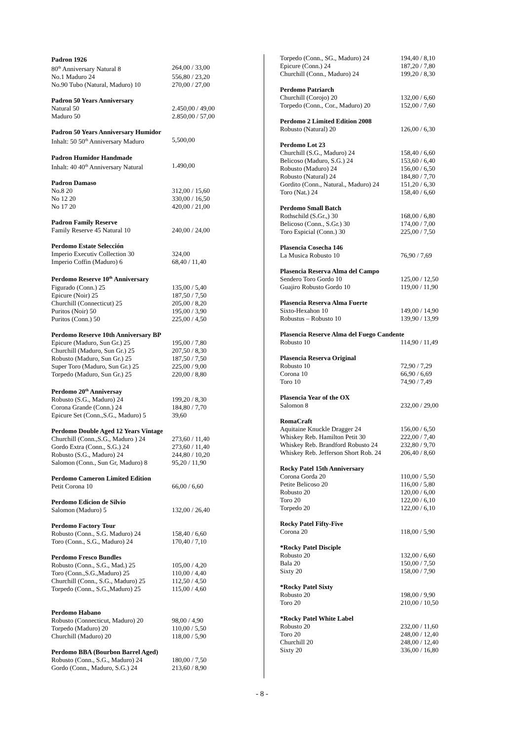Padron 1926
80<sup>th</sup> Anniversary Natural 8 264,00 / 33,00
No.1 Maduro 24 556,80 / 23,20
No.90 Tubo (Natural, Maduro) 10 270,00 / 27,00
Padron 50 Years Anniversary
Natural 50 2.450,00 / 49,00
Maduro 50 2.850,00 / 57,00
Padron 50 Years Anniversary Humidor
Inhalt: 50 50<sup>th</sup> Anniversary Maduro 5,500,00
Padron Humidor Handmade
Inhalt: 40 40<sup>th</sup> Anniversary Natural 1.490,00
Padron Damaso
No.8 20 312,00 / 15,60
No 12 20 330,00 / 16,50
No 17 20 420,00 / 21,00
Padron Family Reserve
Family Reserve 45 Natural 10 240,00 / 24,00
Perdomo Estate Selección
Imperio Executiv Collection 30 324,00
Imperio Coffin (Maduro) 6 68,40 / 11,40
Perdomo Reserve 10<sup>th</sup> Anniversary
Figurado (Conn.) 25 135,00 / 5,40
Epicure (Noir) 25 187,50 / 7,50
Churchill (Connecticut) 25 205,00 / 8,20
Puritos (Noir) 50 195,00 / 3,90
Puritos (Conn.) 50 225,00 / 4,50
Perdomo Reserve 10th Anniversary BP
Epicure (Maduro, Sun Gr.) 25 195,00 / 7,80
Churchill (Maduro, Sun Gr.) 25 207,50 / 8,30
Robusto (Maduro, Sun Gr.) 25 187,50 / 7,50
Super Toro (Maduro, Sun Gr.) 25 225,00 / 9,00
Torpedo (Maduro, Sun Gr.) 25 220,00 / 8,80
Perdomo 20<sup>th</sup> Anniversay
Robusto (S.G., Maduro) 24 199,20 / 8,30
Corona Grande (Conn.) 24 184,80 / 7,70
Epicure Set (Conn.,S.G., Maduro) 5 39,60
Perdomo Double Aged 12 Years Vintage
Churchill (Conn.,S.G., Maduro ) 24 273,60 / 11,40
Gordo Extra (Conn., S.G.) 24 273,60 / 11,40
Robusto (S.G., Maduro) 24 244,80 / 10,20
Salomon (Conn., Sun Gr, Maduro) 8 95,20 / 11,90
Perdomo Cameron Limited Edition
Petit Corona 10 66,00 / 6,60
Perdomo Edicion de Silvio
Salomon (Maduro) 5 132,00 / 26,40
Perdomo Factory Tour
Robusto (Conn., S.G. Maduro) 24 158,40 / 6,60
Toro (Conn., S.G., Maduro) 24 170,40 / 7,10
Perdomo Fresco Bundles
Robusto (Conn., S.G., Mad.) 25 105,00 / 4,20
Toro (Conn.,S.G.,Maduro) 25 110,00 / 4,40
Churchill (Conn., S.G., Maduro) 25 112,50 / 4,50
Torpedo (Conn., S.G.,Maduro) 25 115,00 / 4,60
Perdomo Habano
Robusto (Connecticut, Maduro) 20 98,00 / 4,90
Torpedo (Maduro) 20 110,00 / 5,50
Churchill (Maduro) 20 118,00 / 5,90
Perdomo BBA (Bourbon Barrel Aged)
Robusto (Conn., S.G., Maduro) 24 180,00 / 7,50
Gordo (Conn., Maduro, S.G.) 24 213,60 / 8,90
Torpedo (Conn., SG., Maduro) 24 194,40 / 8,10
Epicure (Conn.) 24 187,20 / 7,80
Churchill (Conn., Maduro) 24 199,20 / 8,30
Perdomo Patriarch
Churchill (Corojo) 20 132,00 / 6,60
Torpedo (Conn., Cor., Maduro) 20 152,00 / 7,60
Perdomo 2 Limited Edition 2008
Robusto (Natural) 20 126,00 / 6,30
Perdomo Lot 23
Churchill (S.G., Maduro) 24 158,40 / 6,60
Belicoso (Maduro, S.G.) 24 153,60 / 6,40
Robusto (Maduro) 24 156,00 / 6,50
Robusto (Natural) 24 184,80 / 7,70
Gordito (Conn., Natural., Maduro) 24 151,20 / 6,30
Toro (Nat.) 24 158,40 / 6,60
Perdomo Small Batch
Rothschild (S.Gr.,) 30 168,00 / 6,80
Belicoso (Conn., S.Gr.) 30 174,00 / 7,00
Toro Espicial (Conn.) 30 225,00 / 7,50
Plasencia Cosecha 146
La Musica Robusto 10 76,90 / 7,69
Plasencia Reserva Alma del Campo
Sendero Toro Gordo 10 125,00 / 12,50
Guajiro Robusto Gordo 10 119,00 / 11,90
Plasencia Reserva Alma Fuerte
Sixto-Hexahon 10 149,00 / 14,90
Robustus – Robusto 10 139,90 / 13,99
Plasencia Reserve Alma del Fuego Candente
Robusto 10 114,90 / 11,49
Plasencia Reserva Original
Robusto 10 72,90 / 7,29
Corona 10 66,90 / 6,69
Toro 10 74,90 / 7,49
Plasencia Year of the OX
Salomon 8 232,00 / 29,00
RomaCraft
Aquitaine Knuckle Dragger 24 156,00 / 6,50
Whiskey Reb. Hamilton Petit 30 222,00 / 7,40
Whiskey Reb. Brandford Robusto 24 232,80 / 9,70
Whiskey Reb. Jefferson Short Rob. 24 206,40 / 8,60
Rocky Patel 15th Anniversary
Corona Gorda 20 110,00 / 5,50
Petite Belicoso 20 116,00 / 5,80
Robusto 20 120,00 / 6,00
Toro 20 122,00 / 6,10
Torpedo 20 122,00 / 6,10
Rocky Patel Fifty-Five
Corona 20 118,00 / 5,90
*Rocky Patel Disciple
Robusto 20 132,00 / 6,60
Bala 20 150,00 / 7,50
Sixty 20 158,00 / 7,90
*Rocky Patel Sixty
Robusto 20 198,00 / 9,90
Toro 20 210,00 / 10,50
*Rocky Patel White Label
Robusto 20 232,00 / 11,60
Toro 20 248,00 / 12,40
Churchill 20 248,00 / 12,40
Sixty 20 336,00 / 16,80
- 8 -